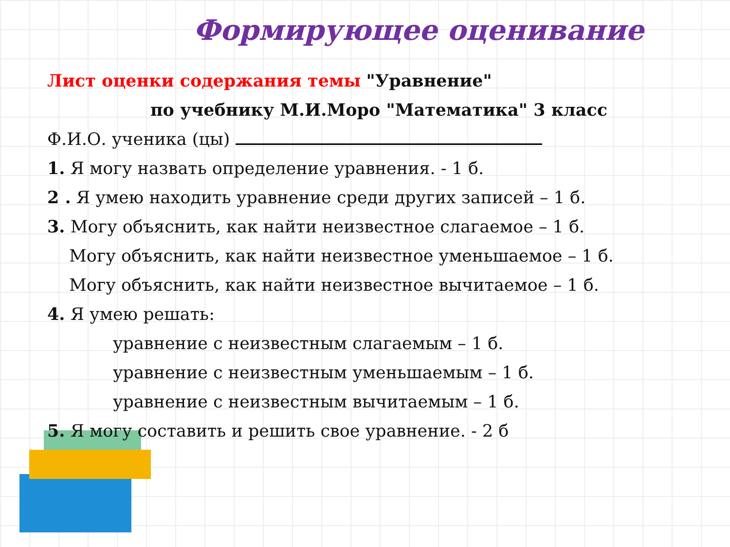Формирующее оценивание
Лист оценки содержания темы "Уравнение"
по учебнику М.И.Моро "Математика" 3 класс
Ф.И.О. ученика (цы)
1. Я могу назвать определение уравнения. - 1 б.
2 . Я умею находить уравнение среди других записей – 1 б.
3. Могу объяснить, как найти неизвестное слагаемое – 1 б.
Могу объяснить, как найти неизвестное уменьшаемое – 1 б.
Могу объяснить, как найти неизвестное вычитаемое – 1 б.
4. Я умею решать:
уравнение с неизвестным слагаемым – 1 б.
уравнение с неизвестным уменьшаемым – 1 б.
уравнение с неизвестным вычитаемым – 1 б.
5. Я могу составить и решить свое уравнение. - 2 б